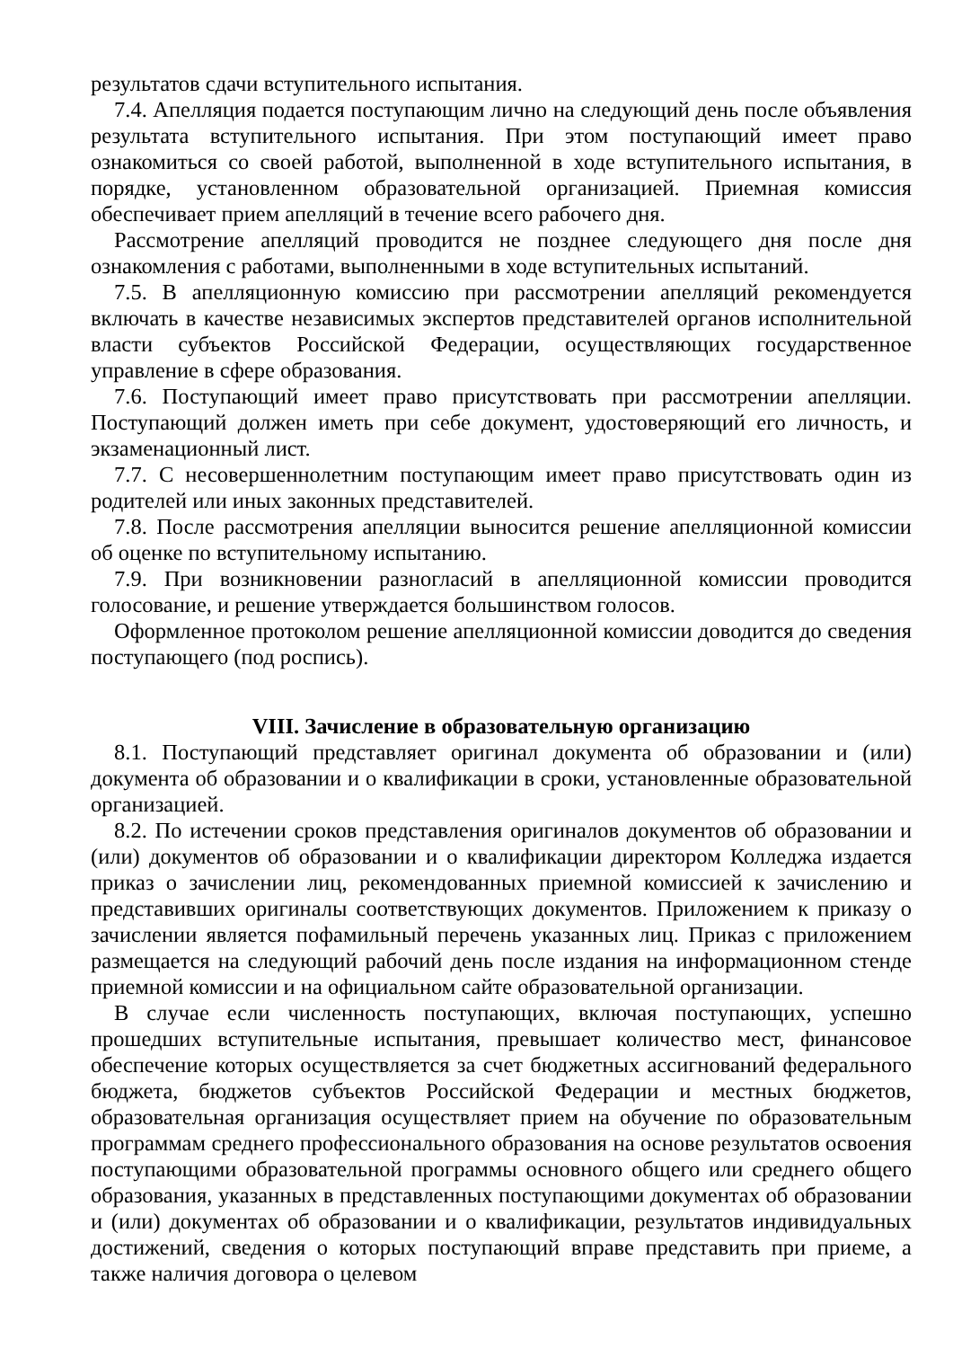результатов сдачи вступительного испытания.
7.4. Апелляция подается поступающим лично на следующий день после объявления результата вступительного испытания. При этом поступающий имеет право ознакомиться со своей работой, выполненной в ходе вступительного испытания, в порядке, установленном образовательной организацией. Приемная комиссия обеспечивает прием апелляций в течение всего рабочего дня.
Рассмотрение апелляций проводится не позднее следующего дня после дня ознакомления с работами, выполненными в ходе вступительных испытаний.
7.5. В апелляционную комиссию при рассмотрении апелляций рекомендуется включать в качестве независимых экспертов представителей органов исполнительной власти субъектов Российской Федерации, осуществляющих государственное управление в сфере образования.
7.6. Поступающий имеет право присутствовать при рассмотрении апелляции. Поступающий должен иметь при себе документ, удостоверяющий его личность, и экзаменационный лист.
7.7. С несовершеннолетним поступающим имеет право присутствовать один из родителей или иных законных представителей.
7.8. После рассмотрения апелляции выносится решение апелляционной комиссии об оценке по вступительному испытанию.
7.9. При возникновении разногласий в апелляционной комиссии проводится голосование, и решение утверждается большинством голосов.
Оформленное протоколом решение апелляционной комиссии доводится до сведения поступающего (под роспись).
VIII. Зачисление в образовательную организацию
8.1. Поступающий представляет оригинал документа об образовании и (или) документа об образовании и о квалификации в сроки, установленные образовательной организацией.
8.2. По истечении сроков представления оригиналов документов об образовании и (или) документов об образовании и о квалификации директором Колледжа издается приказ о зачислении лиц, рекомендованных приемной комиссией к зачислению и представивших оригиналы соответствующих документов. Приложением к приказу о зачислении является пофамильный перечень указанных лиц. Приказ с приложением размещается на следующий рабочий день после издания на информационном стенде приемной комиссии и на официальном сайте образовательной организации.
В случае если численность поступающих, включая поступающих, успешно прошедших вступительные испытания, превышает количество мест, финансовое обеспечение которых осуществляется за счет бюджетных ассигнований федерального бюджета, бюджетов субъектов Российской Федерации и местных бюджетов, образовательная организация осуществляет прием на обучение по образовательным программам среднего профессионального образования на основе результатов освоения поступающими образовательной программы основного общего или среднего общего образования, указанных в представленных поступающими документах об образовании и (или) документах об образовании и о квалификации, результатов индивидуальных достижений, сведения о которых поступающий вправе представить при приеме, а также наличия договора о целевом